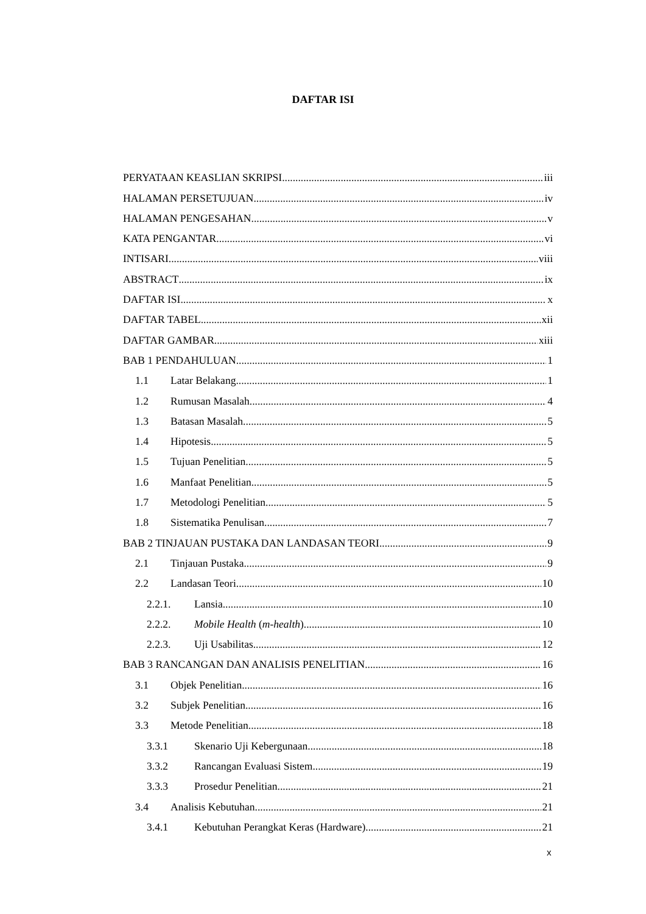DAFTAR ISI
PERYATAAN KEASLIAN SKRIPSI iii
HALAMAN PERSETUJUAN iv
HALAMAN PENGESAHAN v
KATA PENGANTAR vi
INTISARI viii
ABSTRACT ix
DAFTAR ISI x
DAFTAR TABEL xii
DAFTAR GAMBAR xiii
BAB 1 PENDAHULUAN 1
1.1 Latar Belakang 1
1.2 Rumusan Masalah 4
1.3 Batasan Masalah 5
1.4 Hipotesis 5
1.5 Tujuan Penelitian 5
1.6 Manfaat Penelitian 5
1.7 Metodologi Penelitian 5
1.8 Sistematika Penulisan 7
BAB 2 TINJAUAN PUSTAKA DAN LANDASAN TEORI 9
2.1 Tinjauan Pustaka 9
2.2 Landasan Teori 10
2.2.1. Lansia 10
2.2.2. Mobile Health (m-health) 10
2.2.3. Uji Usabilitas 12
BAB 3 RANCANGAN DAN ANALISIS PENELITIAN 16
3.1 Objek Penelitian 16
3.2 Subjek Penelitian 16
3.3 Metode Penelitian 18
3.3.1 Skenario Uji Kebergunaan 18
3.3.2 Rancangan Evaluasi Sistem 19
3.3.3 Prosedur Penelitian 21
3.4 Analisis Kebutuhan 21
3.4.1 Kebutuhan Perangkat Keras (Hardware) 21
x